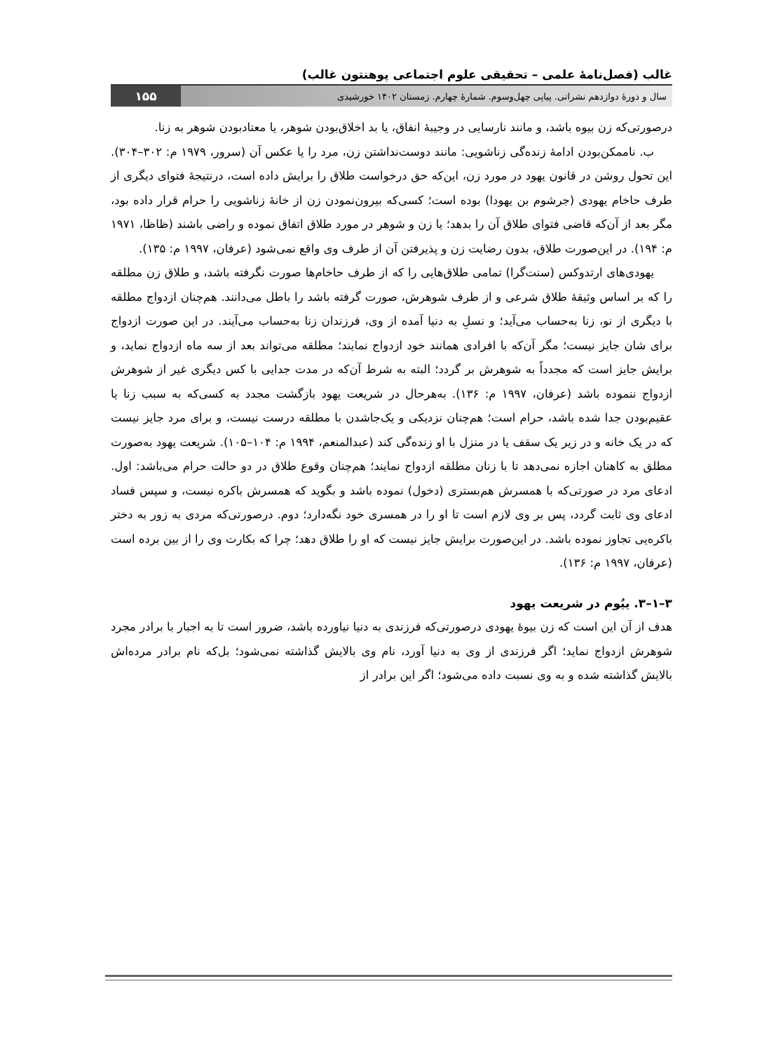غالب (فصل‌نامۀ علمی – تحقیقی علوم اجتماعی پوهنتون غالب)
سال و دورۀ دوازدهم نشراتی. پیاپی چهل‌وسوم. شمارۀ چهارم. زمستان ۱۴۰۲ خورشیدی ۱۵۵
درصورتی‌که زن بیوه باشد، و مانند نارسایی در وجیبۀ انفاق، یا بد اخلاق‌بودن شوهر، یا معتادبودن شوهر به زنا.
ب. ناممکن‌بودن ادامۀ زنده‌گی زناشویی: مانند دوست‌نداشتن زن، مرد را یا عکس آن (سرور، ۱۹۷۹ م: ۳۰۲–۳۰۴). این تحول روشن در قانون یهود در مورد زن، این‌که حق درخواست طلاق را برایش داده است، درنتیجۀ فتوای دیگری از طرف حاخام یهودی (جرشوم بن یهودا) بوده است؛ کسی‌که بیرون‌نمودن زن از خانۀ زناشویی را حرام قرار داده بود، مگر بعد از آن‌که قاضی فتوای طلاق آن را بدهد؛ یا زن و شوهر در مورد طلاق اتفاق نموده و راضی باشند (ظاظا، ۱۹۷۱ م: ۱۹۴). در این‌صورت طلاق، بدون رضایت زن و پذیرفتن آن از طرف وی واقع نمی‌شود (عرفان، ۱۹۹۷ م: ۱۳۵).
یهودی‌های ارتدوکس (سنت‌گرا) تمامی طلاق‌هایی را که از طرف حاخام‌ها صورت نگرفته باشد، و طلاق زن مطلقه را که بر اساس وثیقۀ طلاق شرعی و از طرف شوهرش، صورت گرفته باشد را باطل می‌دانند. هم‌چنان ازدواج مطلقه با دیگری از نو، زنا به‌حساب می‌آید؛ و نسلِ به دنیا آمده از وی، فرزندان زنا به‌حساب می‌آیند. در این صورت ازدواج برای شان جایز نیست؛ مگر آن‌که با افرادی همانند خود ازدواج نمایند؛ مطلقه می‌تواند بعد از سه ماه ازدواج نماید، و برایش جایز است که مجدداً به شوهرش بر گردد؛ البته به شرط آن‌که در مدت جدایی با کس دیگری غیر از شوهرش ازدواج ننموده باشد (عرفان، ۱۹۹۷ م: ۱۳۶). به‌هرحال در شریعت یهود بازگشت مجدد به کسی‌که به سبب زنا یا عقیم‌بودن جدا شده باشد، حرام است؛ هم‌چنان نزدیکی و یک‌جاشدن با مطلقه درست نیست، و برای مرد جایز نیست که در یک خانه و در زیر یک سقف یا در منزل با او زنده‌گی کند (عبدالمنعم، ۱۹۹۴ م: ۱۰۴–۱۰۵). شریعت یهود به‌صورت مطلق به کاهنان اجازه نمی‌دهد تا با زنان مطلقه ازدواج نمایند؛ هم‌چنان وقوع طلاق در دو حالت حرام می‌باشد: اول. ادعای مرد در صورتی‌که با همسرش هم‌بستری (دخول) نموده باشد و بگوید که همسرش باکره نیست، و سپس فساد ادعای وی ثابت گردد، پس بر وی لازم است تا او را در همسری خود نگه‌دارد؛ دوم. درصورتی‌که مردی به زور به دختر باکره‌یی تجاوز نموده باشد. در این‌صورت برایش جایز نیست که او را طلاق دهد؛ چرا که بکارت وی را از بین برده است (عرفان، ۱۹۹۷ م: ۱۳۶).
۳–۱–۳. ییُوم در شریعت یهود
هدف از آن این است که زن بیوۀ یهودی درصورتی‌که فرزندی به دنیا نیاورده باشد، ضرور است تا به اجبار با برادر مجرد شوهرش ازدواج نماید؛ اگر فرزندی از وی به دنیا آورد، نام وی بالایش گذاشته نمی‌شود؛ بل‌که نام برادر مرده‌اش بالایش گذاشته شده و به وی نسبت داده می‌شود؛ اگر این برادر از